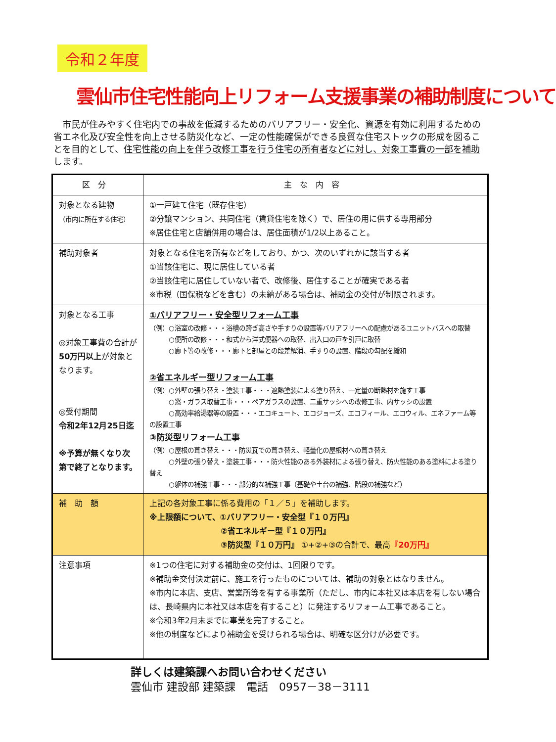令和２年度
雲仙市住宅性能向上リフォーム支援事業の補助制度について
　市民が住みやすく住宅内での事故を低減するためのバリアフリー・安全化、資源を有効に利用するための省エネ化及び安全性を向上させる防災化など、一定の性能確保ができる良質な住宅ストックの形成を図ることを目的として、住宅性能の向上を伴う改修工事を行う住宅の所有者などに対し、対象工事費の一部を補助します。
| 区分 | 主な内容 |
| --- | --- |
| 対象となる建物 （市内に所在する住宅） | ①一戸建て住宅（既存住宅） ②分譲マンション、共同住宅（賃貸住宅を除く）で、居住の用に供する専用部分 ※居住住宅と店舗併用の場合は、居住面積が1/2以上あること。 |
| 補助対象者 | 対象となる住宅を所有などをしており、かつ、次のいずれかに該当する者 ①当該住宅に、現に居住している者 ②当該住宅に居住していない者で、改修後、居住することが確実である者 ※市税（国保税などを含む）の未納がある場合は、補助金の交付が制限されます。 |
| 対象となる工事 ◎対象工事費の合計が 50万円以上 が対象となります。 ◎受付期間 令和2年12月25日迄 ※予算が無くなり次第で終了となります。 | ①バリアフリー・安全型リフォーム工事 （例）○浴室の改修・・・浴槽の跨ぎ高さや手すりの設置等バリアフリーへの配慮があるユニットバスへの取替 ○便所の改修・・・和式から洋式便器への取替、出入口の戸を引戸に取替 ○廊下等の改修・・・廊下と部屋との段差解消、手すりの設置、階段の勾配を緩和 ②省エネルギー型リフォーム工事 （例）○外壁の張り替え・塗装工事・・・遮熱塗装による塗り替え、一定量の断熱材を施す工事 ○窓・ガラス取替工事・・・ペアガラスの設置、二重サッシへの改修工事、内サッシの設置 ○高効率給湯器等の設置・・・エコキュート、エコジョーズ、エコフィール、エコウィル、エネファーム等の設置工事 ③防災型リフォーム工事 （例）○屋根の葺き替え・・・防災瓦での葺き替え、軽量化の屋根材への葺き替え ○外壁の張り替え・塗装工事・・・防火性能のある外装材による張り替え、防火性能のある塗料による塗り替え ○躯体の補強工事・・・部分的な補強工事（基礎や土台の補強、階段の補強など） |
| 補 助 額 | 上記の各対象工事に係る費用の「１／５」を補助します。 ※上限額について、①バリアフリー・安全型『１０万円』 ②省エネルギー型『１０万円』 ③防災型『１０万円』 ①+②+③の合計で、最高 『20万円』 |
| 注意事項 | ※1つの住宅に対する補助金の交付は、1回限りです。 ※補助金交付決定前に、施工を行ったものについては、補助の対象とはなりません。 ※市内に本店、支店、営業所等を有する事業所（ただし、市内に本社又は本店を有しない場合は、長崎県内に本社又は本店を有すること）に発注するリフォーム工事であること。 ※令和3年2月末までに事業を完了すること。 ※他の制度などにより補助金を受けられる場合は、明確な区分けが必要です。 |
詳しくは建築課へお問い合わせください
雲仙市 建設部 建築課　電話　0957－38－3111